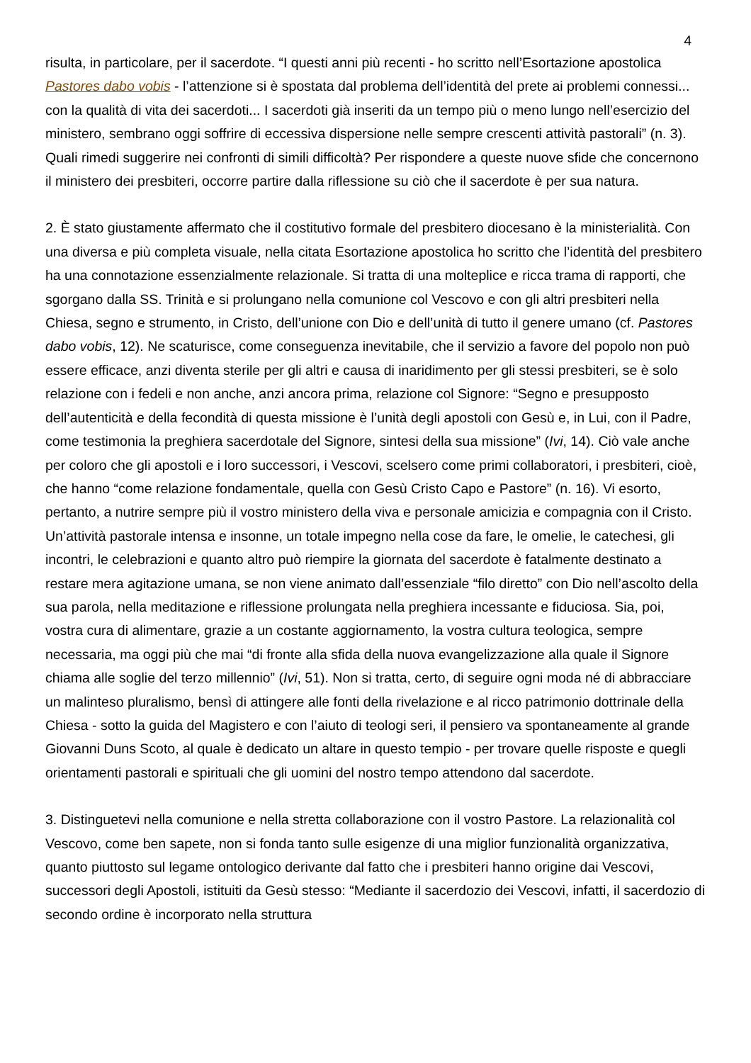4
risulta, in particolare, per il sacerdote. “I questi anni più recenti - ho scritto nell’Esortazione apostolica Pastores dabo vobis - l’attenzione si è spostata dal problema dell’identità del prete ai problemi connessi... con la qualità di vita dei sacerdoti... I sacerdoti già inseriti da un tempo più o meno lungo nell’esercizio del ministero, sembrano oggi soffrire di eccessiva dispersione nelle sempre crescenti attività pastorali” (n. 3). Quali rimedi suggerire nei confronti di simili difficoltà? Per rispondere a queste nuove sfide che concernono il ministero dei presbiteri, occorre partire dalla riflessione su ciò che il sacerdote è per sua natura.
2. È stato giustamente affermato che il costitutivo formale del presbitero diocesano è la ministerialità. Con una diversa e più completa visuale, nella citata Esortazione apostolica ho scritto che l’identità del presbitero ha una connotazione essenzialmente relazionale. Si tratta di una molteplice e ricca trama di rapporti, che sgorgano dalla SS. Trinità e si prolungano nella comunione col Vescovo e con gli altri presbiteri nella Chiesa, segno e strumento, in Cristo, dell’unione con Dio e dell’unità di tutto il genere umano (cf. Pastores dabo vobis, 12). Ne scaturisce, come conseguenza inevitabile, che il servizio a favore del popolo non può essere efficace, anzi diventa sterile per gli altri e causa di inaridimento per gli stessi presbiteri, se è solo relazione con i fedeli e non anche, anzi ancora prima, relazione col Signore: “Segno e presupposto dell’autenticità e della fecondità di questa missione è l’unità degli apostoli con Gesù e, in Lui, con il Padre, come testimonia la preghiera sacerdotale del Signore, sintesi della sua missione” (Ivi, 14). Ciò vale anche per coloro che gli apostoli e i loro successori, i Vescovi, scelsero come primi collaboratori, i presbiteri, cioè, che hanno “come relazione fondamentale, quella con Gesù Cristo Capo e Pastore” (n. 16). Vi esorto, pertanto, a nutrire sempre più il vostro ministero della viva e personale amicizia e compagnia con il Cristo. Un’attività pastorale intensa e insonne, un totale impegno nella cose da fare, le omelie, le catechesi, gli incontri, le celebrazioni e quanto altro può riempire la giornata del sacerdote è fatalmente destinato a restare mera agitazione umana, se non viene animato dall’essenziale “filo diretto” con Dio nell’ascolto della sua parola, nella meditazione e riflessione prolungata nella preghiera incessante e fiduciosa. Sia, poi, vostra cura di alimentare, grazie a un costante aggiornamento, la vostra cultura teologica, sempre necessaria, ma oggi più che mai “di fronte alla sfida della nuova evangelizzazione alla quale il Signore chiama alle soglie del terzo millennio” (Ivi, 51). Non si tratta, certo, di seguire ogni moda né di abbracciare un malinteso pluralismo, bensì di attingere alle fonti della rivelazione e al ricco patrimonio dottrinale della Chiesa - sotto la guida del Magistero e con l’aiuto di teologi seri, il pensiero va spontaneamente al grande Giovanni Duns Scoto, al quale è dedicato un altare in questo tempio - per trovare quelle risposte e quegli orientamenti pastorali e spirituali che gli uomini del nostro tempo attendono dal sacerdote.
3. Distinguetevi nella comunione e nella stretta collaborazione con il vostro Pastore. La relazionalità col Vescovo, come ben sapete, non si fonda tanto sulle esigenze di una miglior funzionalità organizzativa, quanto piuttosto sul legame ontologico derivante dal fatto che i presbiteri hanno origine dai Vescovi, successori degli Apostoli, istituiti da Gesù stesso: “Mediante il sacerdozio dei Vescovi, infatti, il sacerdozio di secondo ordine è incorporato nella struttura